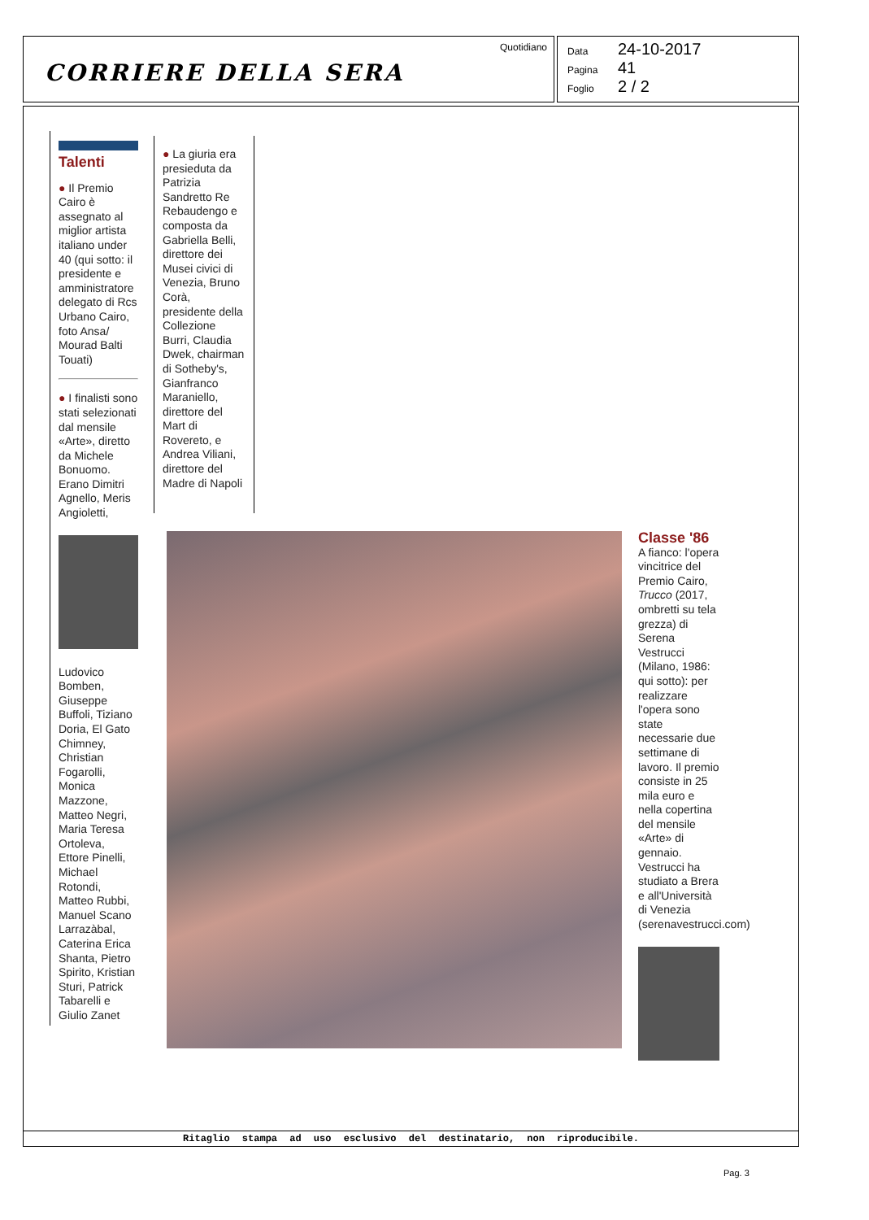CORRIERE DELLA SERA
Quotidiano
Data 24-10-2017
Pagina 41
Foglio 2 / 2
Talenti
● Il Premio Cairo è assegnato al miglior artista italiano under 40 (qui sotto: il presidente e amministratore delegato di Rcs Urbano Cairo, foto Ansa/ Mourad Balti Touati)
● I finalisti sono stati selezionati dal mensile «Arte», diretto da Michele Bonuomo. Erano Dimitri Agnello, Meris Angioletti,
Ludovico Bomben, Giuseppe Buffoli, Tiziano Doria, El Gato Chimney, Christian Fogarolli, Monica Mazzone, Matteo Negri, Maria Teresa Ortoleva, Ettore Pinelli, Michael Rotondi, Matteo Rubbi, Manuel Scano Larrazàbal, Caterina Erica Shanta, Pietro Spirito, Kristian Sturi, Patrick Tabarelli e Giulio Zanet
● La giuria era presieduta da Patrizia Sandretto Re Rebaudengo e composta da Gabriella Belli, direttore dei Musei civici di Venezia, Bruno Corà, presidente della Collezione Burri, Claudia Dwek, chairman di Sotheby's, Gianfranco Maraniello, direttore del Mart di Rovereto, e Andrea Viliani, direttore del Madre di Napoli
Classe '86
A fianco: l'opera vincitrice del Premio Cairo, Trucco (2017, ombretti su tela grezza) di Serena Vestrucci (Milano, 1986: qui sotto): per realizzare l'opera sono state necessarie due settimane di lavoro. Il premio consiste in 25 mila euro e nella copertina del mensile «Arte» di gennaio. Vestrucci ha studiato a Brera e all'Università di Venezia (serenavestrucci.com)
Ritaglio stampa ad uso esclusivo del destinatario, non riproducibile.
Pag. 3